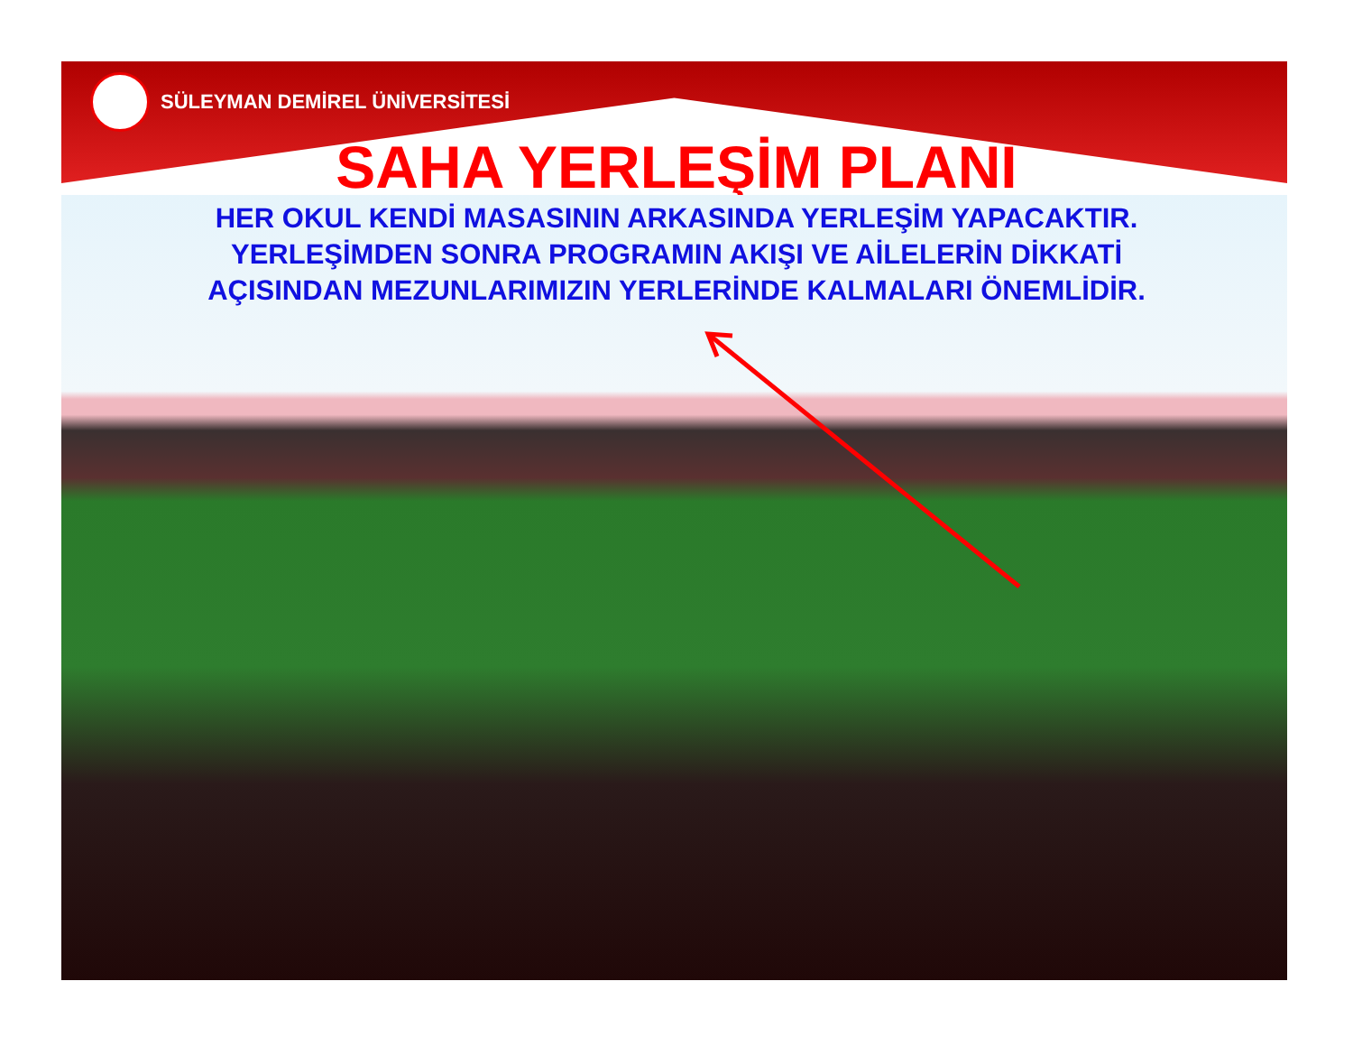SÜLEYMAN DEMİREL ÜNİVERSİTESİ
SAHA YERLEŞİM PLANI
HER OKUL KENDİ MASASININ ARKASINDA YERLEŞİM YAPACAKTIR.
YERLEŞİMDEN SONRA PROGRAMIN AKIŞI VE AİLELERİN DİKKATİ
AÇISINDAN MEZUNLARIMIZIN YERLERİNDE KALMALARI ÖNEMLİDİR.